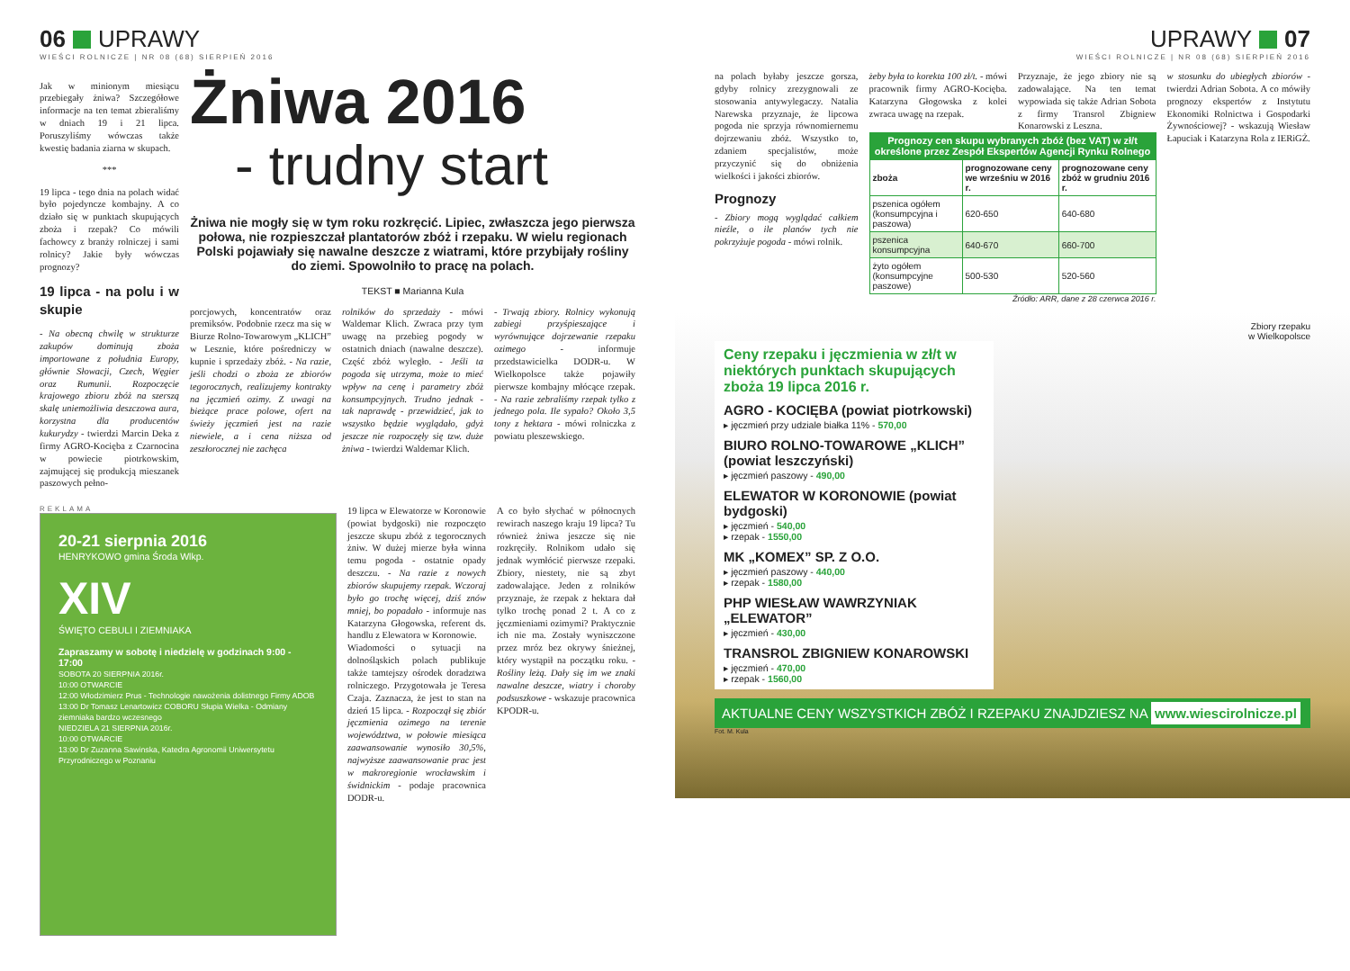06 UPRAWY
WIEŚCI ROLNICZE | NR 08 (68) SIERPIEŃ 2016
Jak w minionym miesiącu przebiegały żniwa? Szczegółowe informacje na ten temat zbieraliśmy w dniach 19 i 21 lipca. Poruszyliśmy wówczas także kwestię badania ziarna w skupach.
***
19 lipca - tego dnia na polach widać było pojedyncze kombajny. A co działo się w punktach skupujących zboża i rzepak? Co mówili fachowcy z branży rolniczej i sami rolnicy? Jakie były wówczas prognozy?
19 lipca - na polu i w skupie
- Na obecną chwilę w strukturze zakupów dominują zboża importowane z południa Europy, głównie Słowacji, Czech, Węgier oraz Rumunii. Rozpoczęcie krajowego zbioru zbóż na szerszą skalę uniemożliwia deszczowa aura, korzystna dla producentów kukurydzy - twierdzi Marcin Deka z firmy AGRO-Kocięba z Czarnocina w powiecie piotrkowskim, zajmującej się produkcją mieszanek paszowych pełno-
Żniwa 2016
- trudny start
Żniwa nie mogły się w tym roku rozkręcić. Lipiec, zwłaszcza jego pierwsza połowa, nie rozpieszczał plantatorów zbóż i rzepaku. W wielu regionach Polski pojawiały się nawalne deszcze z wiatrami, które przybijały rośliny do ziemi. Spowolniło to pracę na polach.
TEKST ■ Marianna Kula
porcjowych, koncentratów oraz premiksów. Podobnie rzecz ma się w Biurze Rolno-Towarowym „KLICH” w Lesznie, które pośredniczy w kupnie i sprzedaży zbóż. - Na razie, jeśli chodzi o zboża ze zbiorów tegorocznych, realizujemy kontrakty na jęczmień ozimy. Z uwagi na bieżące prace polowe, ofert na świeży jęczmień jest na razie niewiele, a i cena niższa od zeszłorocznej nie zachęca
rolników do sprzedaży - mówi Waldemar Klich. Zwraca przy tym uwagę na przebieg pogody w ostatnich dniach (nawalne deszcze). Część zbóż wyległo. - Jeśli ta pogoda się utrzyma, może to mieć wpływ na cenę i parametry zbóż konsumpcyjnych. Trudno jednak - tak naprawdę - przewidzieć, jak to wszystko będzie wyglądało, gdyż jeszcze nie rozpoczęły się tzw. duże żniwa - twierdzi Waldemar Klich.
- Trwają zbiory. Rolnicy wykonują zabiegi przyśpieszające i wyrównujące dojrzewanie rzepaku ozimego - informuje przedstawicielka DODR-u. W Wielkopolsce także pojawiły pierwsze kombajny młócące rzepak. - Na razie zebraliśmy rzepak tylko z jednego pola. Ile sypało? Około 3,5 tony z hektara - mówi rolniczka z powiatu pleszewskiego.
REKLAMA
20-21 sierpnia 2016
HENRYKOWO gmina Środa Wlkp.
XIV
ŚWIĘTO CEBULI I ZIEMNIAKA
Zapraszamy w sobotę i niedzielę w godzinach 9:00 - 17:00
SOBOTA 20 SIERPNIA 2016r.
10:00 OTWARCIE
12:00 Włodzimierz Prus - Technologie nawożenia dolistnego Firmy ADOB
13:00 Dr Tomasz Lenartowicz COBORU Słupia Wielka - Odmiany ziemniaka bardzo wczesnego
NIEDZIELA 21 SIERPNIA 2016r.
10:00 OTWARCIE
13:00 Dr Zuzanna Sawinska, Katedra Agronomii Uniwersytetu Przyrodniczego w Poznaniu
19 lipca w Elewatorze w Koronowie (powiat bydgoski) nie rozpoczęto jeszcze skupu zbóż z tegorocznych żniw. W dużej mierze była winna temu pogoda - ostatnie opady deszczu. - Na razie z nowych zbiorów skupujemy rzepak. Wczoraj było go trochę więcej, dziś znów mniej, bo popadało - informuje nas Katarzyna Głogowska, referent ds. handlu z Elewatora w Koronowie.
Wiadomości o sytuacji na dolnośląskich polach publikuje także tamtejszy ośrodek doradztwa rolniczego. Przygotowała je Teresa Czaja. Zaznacza, że jest to stan na dzień 15 lipca. - Rozpoczął się zbiór jęczmienia ozimego na terenie województwa, w połowie miesiąca zaawansowanie wynosiło 30,5%, najwyższe zaawansowanie prac jest w makroregionie wrocławskim i świdnickim - podaje pracownica DODR-u.
A co było słychać w północnych rewirach naszego kraju 19 lipca? Tu również żniwa jeszcze się nie rozkręciły. Rolnikom udało się jednak wymłócić pierwsze rzepaki. Zbiory, niestety, nie są zbyt zadowalające. Jeden z rolników przyznaje, że rzepak z hektara dał tylko trochę ponad 2 t. A co z jęczmieniami ozimymi? Praktycznie ich nie ma. Zostały wyniszczone przez mróz bez okrywy śnieżnej, który wystąpił na początku roku. - Rośliny leżą. Dały się im we znaki nawalne deszcze, wiatry i choroby podsuszkowe - wskazuje pracownica KPODR-u.
UPRAWY 07
WIEŚCI ROLNICZE | NR 08 (68) SIERPIEŃ 2016
na polach byłaby jeszcze gorsza, gdyby rolnicy zrezygnowali ze stosowania antywylegaczy. Natalia Narewska przyznaje, że lipcowa pogoda nie sprzyja równomiernemu dojrzewaniu zbóż. Wszystko to, zdaniem specjalistów, może przyczynić się do obniżenia wielkości i jakości zbiorów.
Prognozy
- Zbiory mogą wyglądać całkiem nieźle, o ile planów tych nie pokrzyżuje pogoda - mówi rolnik.
żeby była to korekta 100 zł/t. - mówi pracownik firmy AGRO-Kocięba. Katarzyna Głogowska z kolei zwraca uwagę na rzepak.
Przyznaje, że jego zbiory nie są zadowalające. Na ten temat wypowiada się także Adrian Sobota z firmy Transrol Zbigniew Konarowski z Leszna.
Prognozy cen skupu wybranych zbóż (bez VAT) w zł/t określone przez Zespół Ekspertów Agencji Rynku Rolnego
| zboża | prognozowane ceny we wrześniu w 2016 r. | prognozowane ceny zbóż w grudniu 2016 r. |
| --- | --- | --- |
| pszenica ogółem (konsumpcyjna i paszowa) | 620-650 | 640-680 |
| pszenica konsumpcyjna | 640-670 | 660-700 |
| żyto ogółem (konsumpcyjne paszowe) | 500-530 | 520-560 |
Źródło: ARR, dane z 28 czerwca 2016 r.
w stosunku do ubiegłych zbiorów - twierdzi Adrian Sobota. A co mówiły prognozy ekspertów z Instytutu Ekonomiki Rolnictwa i Gospodarki Żywnościowej? - wskazują Wiesław Łapuciak i Katarzyna Rola z IERiGŻ.
Zbiory rzepaku
w Wielkopolsce
Ceny rzepaku i jęczmienia w zł/t w niektórych punktach skupujących zboża 19 lipca 2016 r.
AGRO - KOCIĘBA (powiat piotrkowski)
▸ jęczmień przy udziale białka 11% - 570,00
BIURO ROLNO-TOWAROWE „KLICH” (powiat leszczyński)
▸ jęczmień paszowy - 490,00
ELEWATOR W KORONOWIE (powiat bydgoski)
▸ jęczmień - 540,00
▸ rzepak - 1550,00
MK „KOMEX” SP. Z O.O.
▸ jęczmień paszowy - 440,00
▸ rzepak - 1580,00
PHP WIESŁAW WAWRZYNIAK „ELEWATOR”
▸ jęczmień - 430,00
TRANSROL ZBIGNIEW KONAROWSKI
▸ jęczmień - 470,00
▸ rzepak - 1560,00
AKTUALNE CENY WSZYSTKICH ZBÓŻ I RZEPAKU ZNAJDZIESZ NA www.wiescirolnicze.pl
Fot. M. Kula